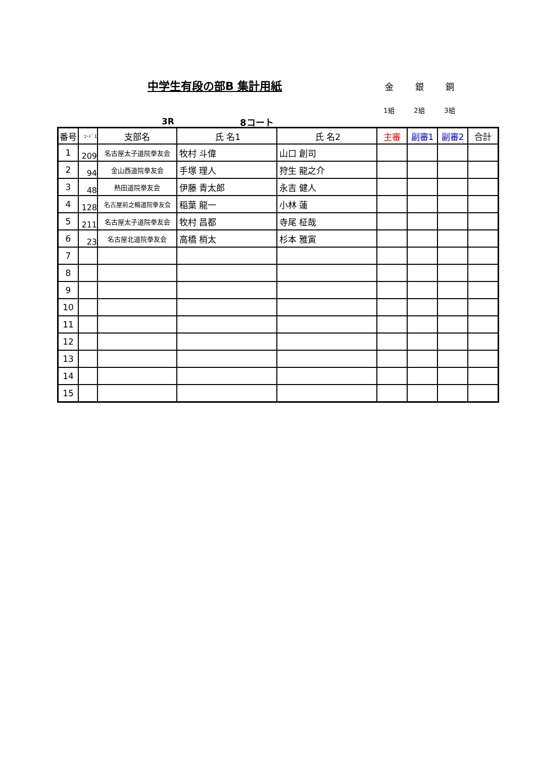中学生有段の部B 集計用紙
金 銀 銅
1組 2組 3組
3R 8コート
| 番号 | ｺｰﾄﾞ1 | 支部名 | 氏 名1 | 氏 名2 | 主審 | 副審1 | 副審2 | 合計 |
| --- | --- | --- | --- | --- | --- | --- | --- | --- |
| 1 | 209 | 名古屋太子道院拳友会 | 牧村 斗偉 | 山口 創司 | | | | |
| 2 | 94 | 金山西道院拳友会 | 手塚 理人 | 狩生 龍之介 | | | | |
| 3 | 48 | 熱田道院拳友会 | 伊藤 青太郎 | 永吉 健人 | | | | |
| 4 | 128 | 名古屋前之輪道院拳友会 | 稲葉 龍一 | 小林 蓮 | | | | |
| 5 | 211 | 名古屋太子道院拳友会 | 牧村 昌都 | 寺尾 柾哉 | | | | |
| 6 | 23 | 名古屋北道院拳友会 | 高橋 梢太 | 杉本 雅寅 | | | | |
| 7 | | | | | | | | |
| 8 | | | | | | | | |
| 9 | | | | | | | | |
| 10 | | | | | | | | |
| 11 | | | | | | | | |
| 12 | | | | | | | | |
| 13 | | | | | | | | |
| 14 | | | | | | | | |
| 15 | | | | | | | | |